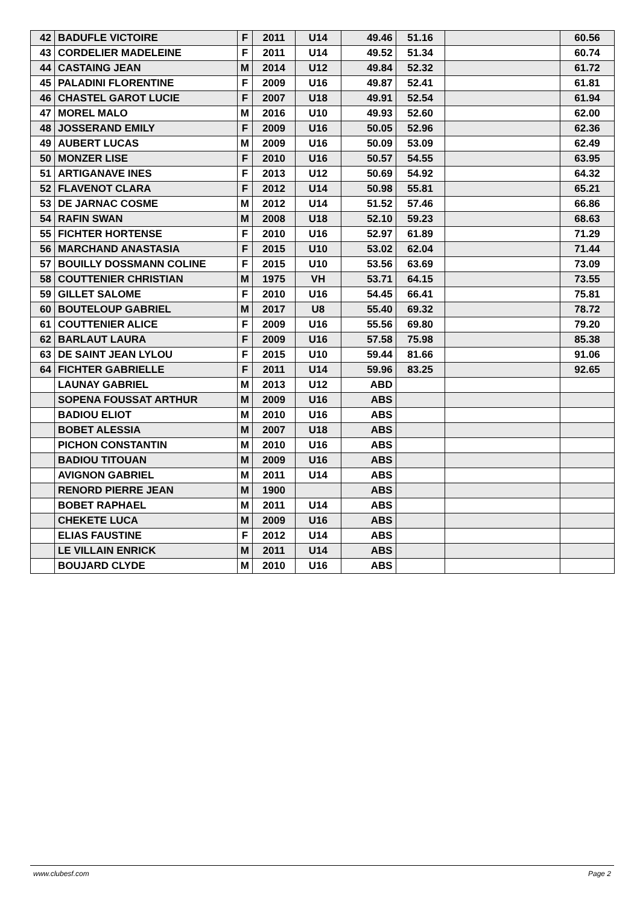| 42 | BADUFLE VICTOIRE | F | 2011 | U14 | 49.46 | 51.16 | | 60.56 |
| 43 | CORDELIER MADELEINE | F | 2011 | U14 | 49.52 | 51.34 | | 60.74 |
| 44 | CASTAING JEAN | M | 2014 | U12 | 49.84 | 52.32 | | 61.72 |
| 45 | PALADINI FLORENTINE | F | 2009 | U16 | 49.87 | 52.41 | | 61.81 |
| 46 | CHASTEL GAROT LUCIE | F | 2007 | U18 | 49.91 | 52.54 | | 61.94 |
| 47 | MOREL MALO | M | 2016 | U10 | 49.93 | 52.60 | | 62.00 |
| 48 | JOSSERAND EMILY | F | 2009 | U16 | 50.05 | 52.96 | | 62.36 |
| 49 | AUBERT LUCAS | M | 2009 | U16 | 50.09 | 53.09 | | 62.49 |
| 50 | MONZER LISE | F | 2010 | U16 | 50.57 | 54.55 | | 63.95 |
| 51 | ARTIGANAVE INES | F | 2013 | U12 | 50.69 | 54.92 | | 64.32 |
| 52 | FLAVENOT CLARA | F | 2012 | U14 | 50.98 | 55.81 | | 65.21 |
| 53 | DE JARNAC COSME | M | 2012 | U14 | 51.52 | 57.46 | | 66.86 |
| 54 | RAFIN SWAN | M | 2008 | U18 | 52.10 | 59.23 | | 68.63 |
| 55 | FICHTER HORTENSE | F | 2010 | U16 | 52.97 | 61.89 | | 71.29 |
| 56 | MARCHAND ANASTASIA | F | 2015 | U10 | 53.02 | 62.04 | | 71.44 |
| 57 | BOUILLY DOSSMANN COLINE | F | 2015 | U10 | 53.56 | 63.69 | | 73.09 |
| 58 | COUTTENIER CHRISTIAN | M | 1975 | VH | 53.71 | 64.15 | | 73.55 |
| 59 | GILLET SALOME | F | 2010 | U16 | 54.45 | 66.41 | | 75.81 |
| 60 | BOUTELOUP GABRIEL | M | 2017 | U8 | 55.40 | 69.32 | | 78.72 |
| 61 | COUTTENIER ALICE | F | 2009 | U16 | 55.56 | 69.80 | | 79.20 |
| 62 | BARLAUT LAURA | F | 2009 | U16 | 57.58 | 75.98 | | 85.38 |
| 63 | DE SAINT JEAN LYLOU | F | 2015 | U10 | 59.44 | 81.66 | | 91.06 |
| 64 | FICHTER GABRIELLE | F | 2011 | U14 | 59.96 | 83.25 | | 92.65 |
| | LAUNAY GABRIEL | M | 2013 | U12 | ABD | | | |
| | SOPENA FOUSSAT ARTHUR | M | 2009 | U16 | ABS | | | |
| | BADIOU ELIOT | M | 2010 | U16 | ABS | | | |
| | BOBET ALESSIA | M | 2007 | U18 | ABS | | | |
| | PICHON CONSTANTIN | M | 2010 | U16 | ABS | | | |
| | BADIOU TITOUAN | M | 2009 | U16 | ABS | | | |
| | AVIGNON GABRIEL | M | 2011 | U14 | ABS | | | |
| | RENORD PIERRE JEAN | M | 1900 | | ABS | | | |
| | BOBET RAPHAEL | M | 2011 | U14 | ABS | | | |
| | CHEKETE LUCA | M | 2009 | U16 | ABS | | | |
| | ELIAS FAUSTINE | F | 2012 | U14 | ABS | | | |
| | LE VILLAIN ENRICK | M | 2011 | U14 | ABS | | | |
| | BOUJARD CLYDE | M | 2010 | U16 | ABS | | | |
www.clubesf.com Page 2